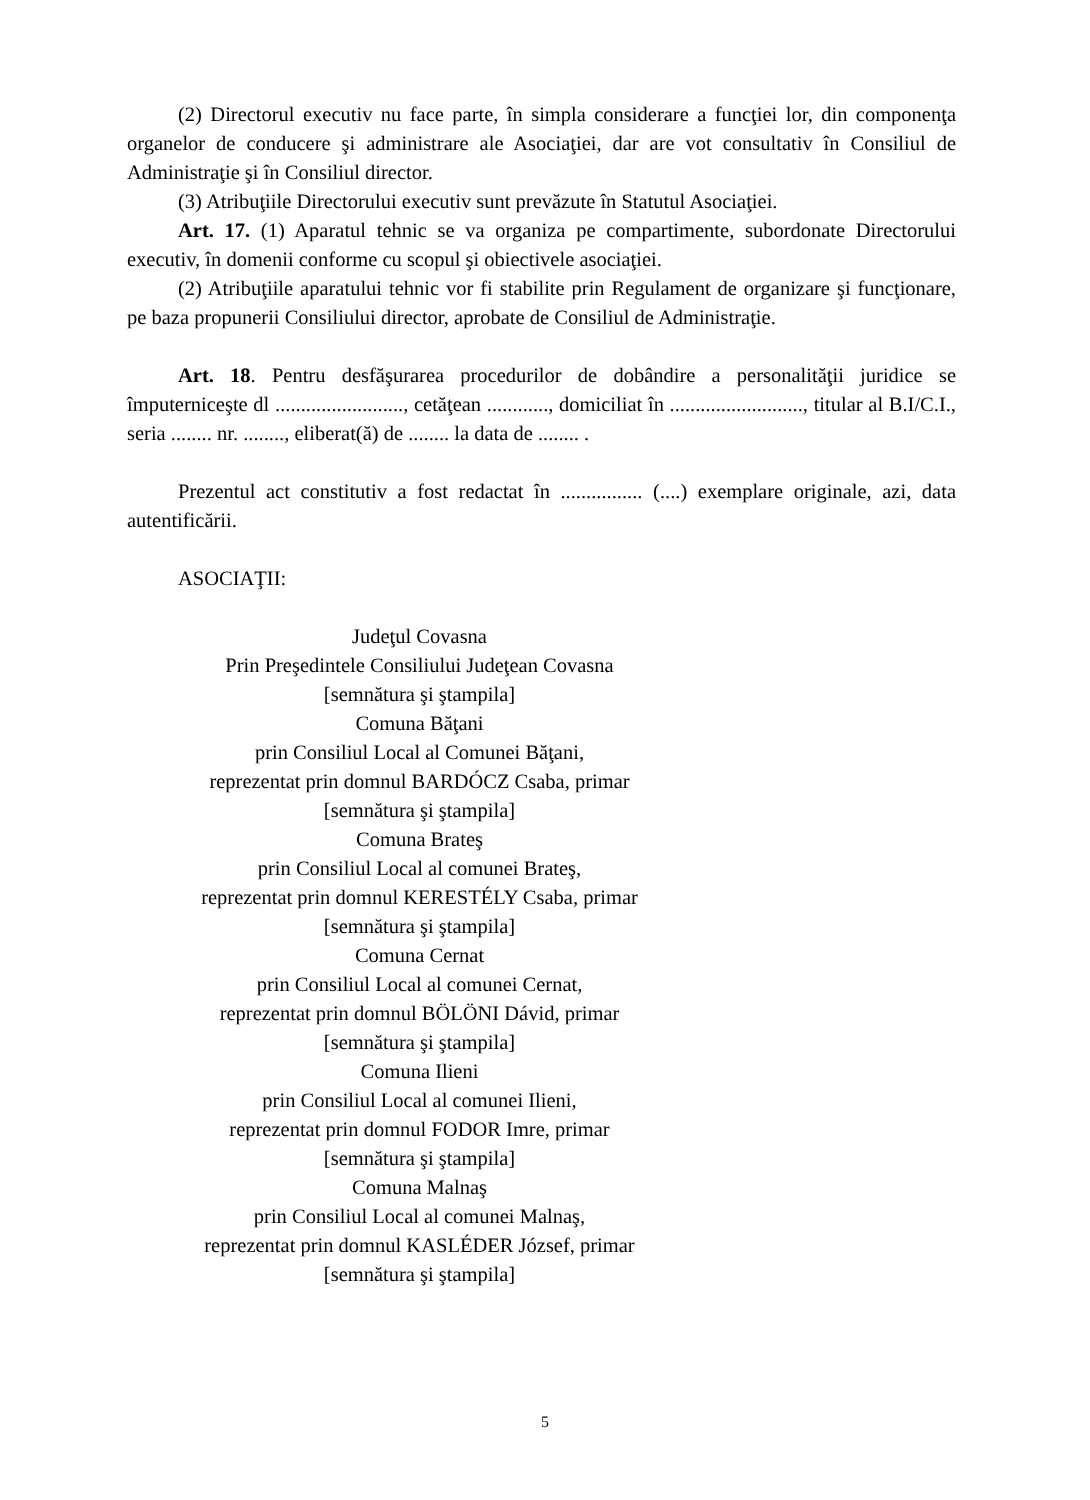(2) Directorul executiv nu face parte, în simpla considerare a funcţiei lor, din componenţa organelor de conducere şi administrare ale Asociaţiei, dar are vot consultativ în Consiliul de Administraţie şi în Consiliul director.
(3) Atribuţiile Directorului executiv sunt prevăzute în Statutul Asociaţiei.
Art. 17. (1) Aparatul tehnic se va organiza pe compartimente, subordonate Directorului executiv, în domenii conforme cu scopul şi obiectivele asociaţiei.
(2) Atribuţiile aparatului tehnic vor fi stabilite prin Regulament de organizare şi funcţionare, pe baza propunerii Consiliului director, aprobate de Consiliul de Administraţie.
Art. 18. Pentru desfăşurarea procedurilor de dobândire a personalităţii juridice se împuterniceşte dl ........................., cetăţean ............, domiciliat în .........................., titular al B.I/C.I., seria ........ nr. ........, eliberat(ă) de ........ la data de ........ .
Prezentul act constitutiv a fost redactat în ................ (....) exemplare originale, azi, data autentificării.
ASOCIAŢII:
Judeţul Covasna
Prin Preşedintele Consiliului Judeţean Covasna
[semnătura şi ştampila]
Comuna Băţani
prin Consiliul Local al Comunei Băţani,
reprezentat prin domnul BARDÓCZ Csaba, primar
[semnătura şi ştampila]
Comuna Brateş
prin Consiliul Local al comunei Brateş,
reprezentat prin domnul KERESTÉLY Csaba, primar
[semnătura şi ştampila]
Comuna Cernat
prin Consiliul Local al comunei Cernat,
reprezentat prin domnul BÖLÖNI Dávid, primar
[semnătura şi ştampila]
Comuna Ilieni
prin Consiliul Local al comunei Ilieni,
reprezentat prin domnul FODOR Imre, primar
[semnătura şi ştampila]
Comuna Malnaş
prin Consiliul Local al comunei Malnaş,
reprezentat prin domnul KASLÉDER József, primar
[semnătura şi ştampila]
5